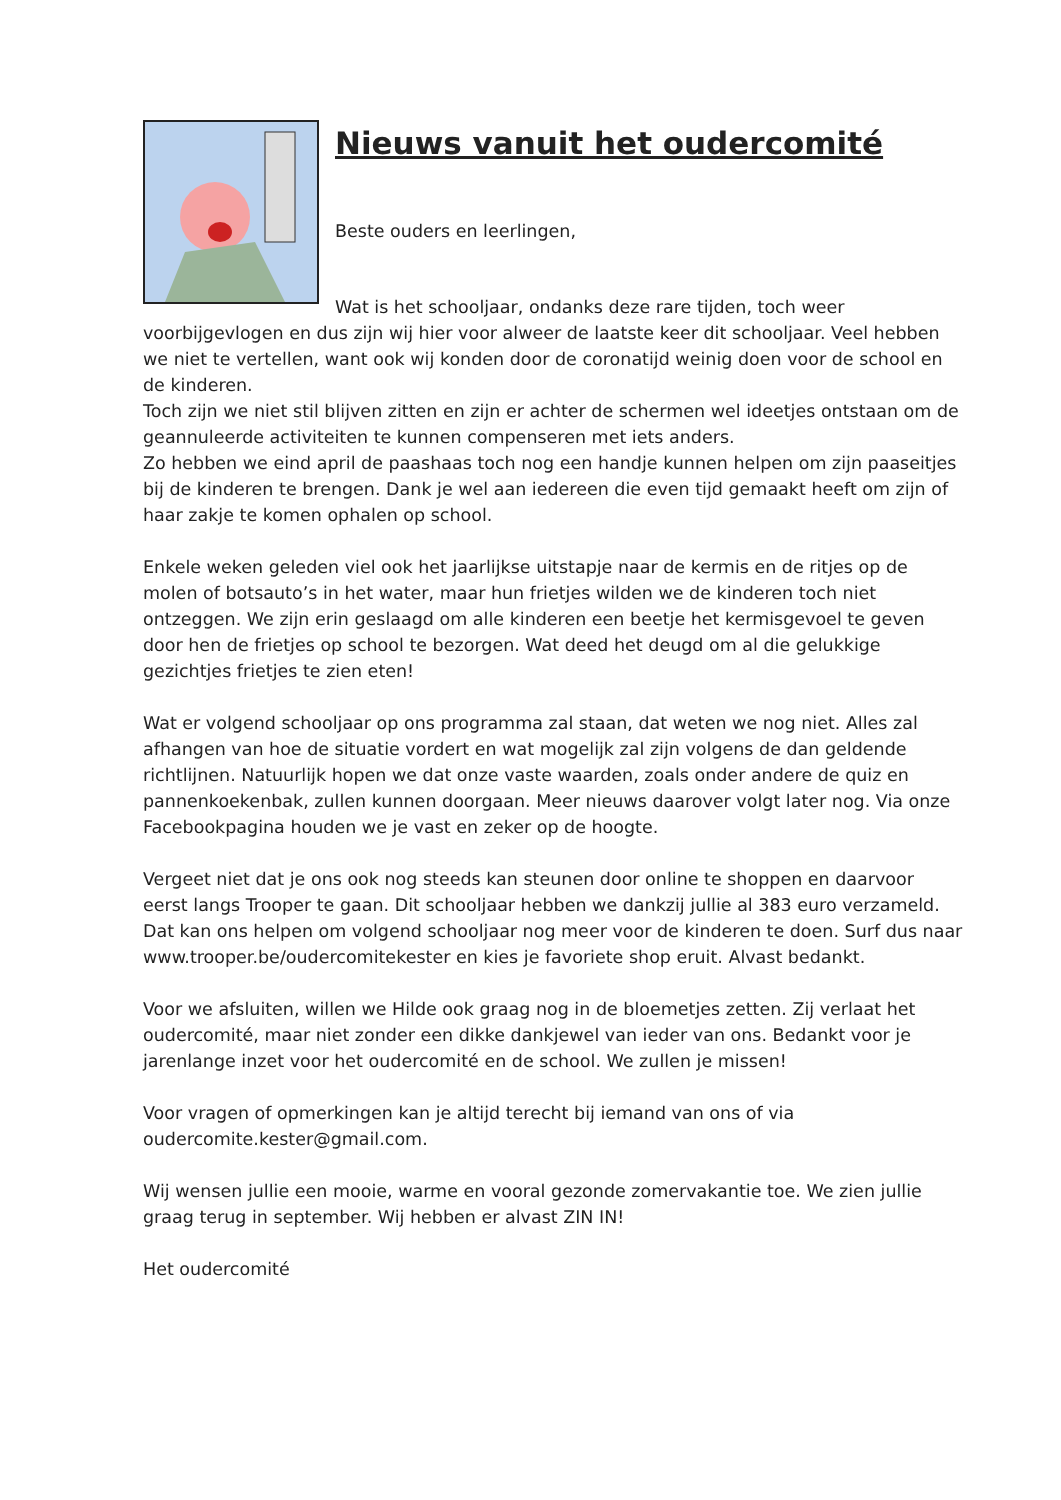Nieuws vanuit het oudercomité
Beste ouders en leerlingen,
Wat is het schooljaar, ondanks deze rare tijden, toch weer
voorbijgevlogen en dus zijn wij hier voor alweer de laatste keer dit schooljaar. Veel hebben we niet te vertellen, want ook wij konden door de coronatijd weinig doen voor de school en de kinderen.
Toch zijn we niet stil blijven zitten en zijn er achter de schermen wel ideetjes ontstaan om de geannuleerde activiteiten te kunnen compenseren met iets anders.
Zo hebben we eind april de paashaas toch nog een handje kunnen helpen om zijn paaseitjes bij de kinderen te brengen. Dank je wel aan iedereen die even tijd gemaakt heeft om zijn of haar zakje te komen ophalen op school.
Enkele weken geleden viel ook het jaarlijkse uitstapje naar de kermis en de ritjes op de molen of botsauto’s in het water, maar hun frietjes wilden we de kinderen toch niet ontzeggen. We zijn erin geslaagd om alle kinderen een beetje het kermisgevoel te geven door hen de frietjes op school te bezorgen. Wat deed het deugd om al die gelukkige gezichtjes frietjes te zien eten!
Wat er volgend schooljaar op ons programma zal staan, dat weten we nog niet. Alles zal afhangen van hoe de situatie vordert en wat mogelijk zal zijn volgens de dan geldende richtlijnen. Natuurlijk hopen we dat onze vaste waarden, zoals onder andere de quiz en pannenkoekenbak, zullen kunnen doorgaan. Meer nieuws daarover volgt later nog. Via onze Facebookpagina houden we je vast en zeker op de hoogte.
Vergeet niet dat je ons ook nog steeds kan steunen door online te shoppen en daarvoor eerst langs Trooper te gaan. Dit schooljaar hebben we dankzij jullie al 383 euro verzameld. Dat kan ons helpen om volgend schooljaar nog meer voor de kinderen te doen. Surf dus naar www.trooper.be/oudercomitekester en kies je favoriete shop eruit. Alvast bedankt.
Voor we afsluiten, willen we Hilde ook graag nog in de bloemetjes zetten. Zij verlaat het oudercomité, maar niet zonder een dikke dankjewel van ieder van ons. Bedankt voor je jarenlange inzet voor het oudercomité en de school. We zullen je missen!
Voor vragen of opmerkingen kan je altijd terecht bij iemand van ons of via oudercomite.kester@gmail.com.
Wij wensen jullie een mooie, warme en vooral gezonde zomervakantie toe. We zien jullie graag terug in september. Wij hebben er alvast ZIN IN!
Het oudercomité